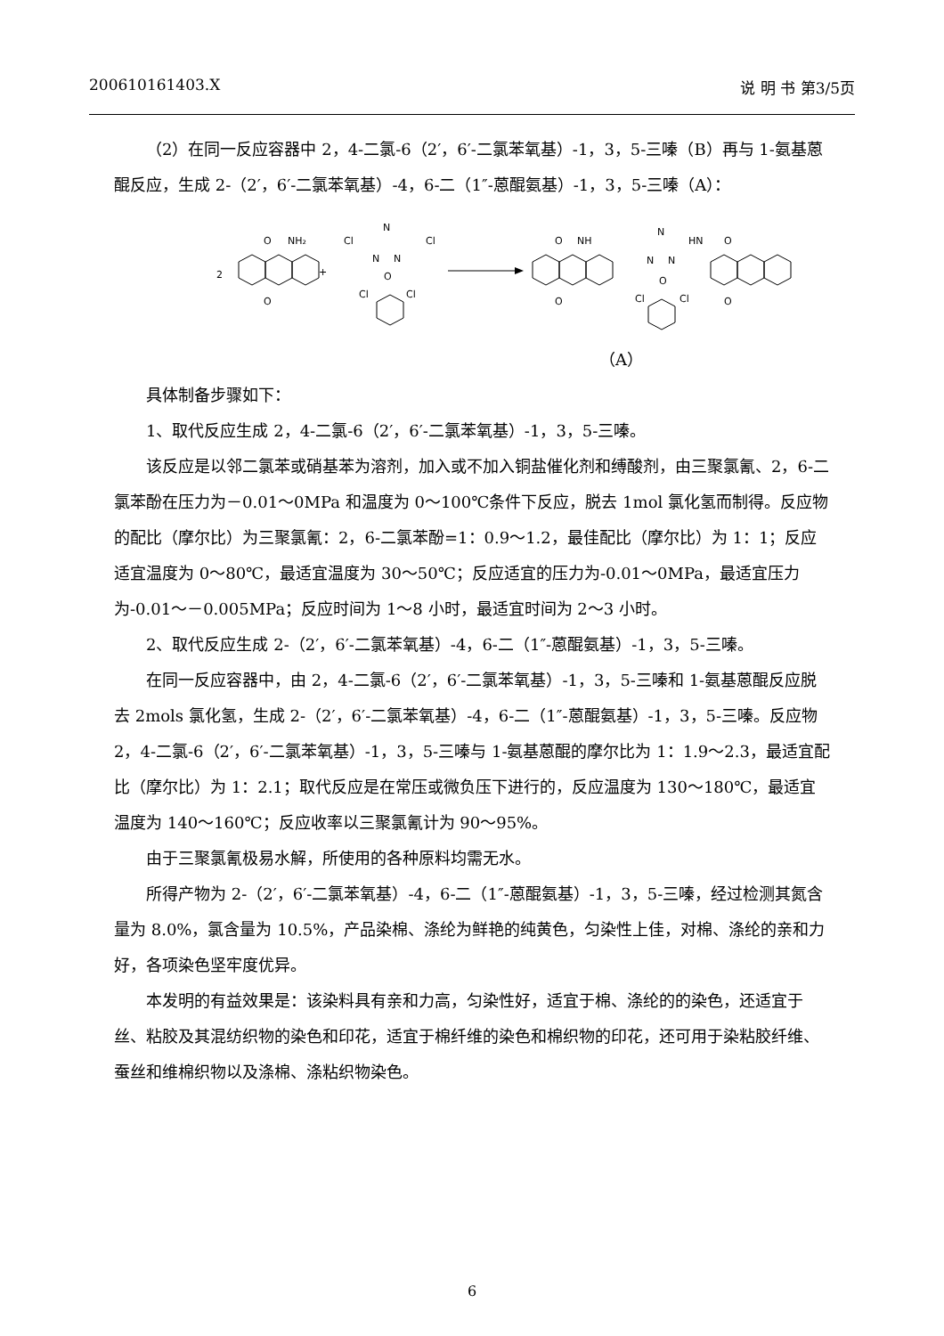200610161403.X 说 明 书 第3/5页
（2）在同一反应容器中 2，4-二氯-6（2′，6′-二氯苯氧基）-1，3，5-三嗪（B）再与 1-氨基蒽醌反应，生成 2-（2′，6′-二氯苯氧基）-4，6-二（1″-蒽醌氨基）-1，3，5-三嗪（A）：
2
O
NH₂
O
+
Cl
Cl
N
N
N
O
Cl
Cl
O
NH
O
N
N
N
HN
O
O
Cl
Cl
O
（A）
具体制备步骤如下：
1、取代反应生成 2，4-二氯-6（2′，6′-二氯苯氧基）-1，3，5-三嗪。
该反应是以邻二氯苯或硝基苯为溶剂，加入或不加入铜盐催化剂和缚酸剂，由三聚氯氰、2，6-二氯苯酚在压力为－0.01～0MPa 和温度为 0～100℃条件下反应，脱去 1mol 氯化氢而制得。反应物的配比（摩尔比）为三聚氯氰：2，6-二氯苯酚=1：0.9～1.2，最佳配比（摩尔比）为 1：1；反应适宜温度为 0～80℃，最适宜温度为 30～50℃；反应适宜的压力为-0.01～0MPa，最适宜压力为-0.01～－0.005MPa；反应时间为 1～8 小时，最适宜时间为 2～3 小时。
2、取代反应生成 2-（2′，6′-二氯苯氧基）-4，6-二（1″-蒽醌氨基）-1，3，5-三嗪。
在同一反应容器中，由 2，4-二氯-6（2′，6′-二氯苯氧基）-1，3，5-三嗪和 1-氨基蒽醌反应脱去 2mols 氯化氢，生成 2-（2′，6′-二氯苯氧基）-4，6-二（1″-蒽醌氨基）-1，3，5-三嗪。反应物 2，4-二氯-6（2′，6′-二氯苯氧基）-1，3，5-三嗪与 1-氨基蒽醌的摩尔比为 1：1.9～2.3，最适宜配比（摩尔比）为 1：2.1；取代反应是在常压或微负压下进行的，反应温度为 130～180℃，最适宜温度为 140～160℃；反应收率以三聚氯氰计为 90～95%。
由于三聚氯氰极易水解，所使用的各种原料均需无水。
所得产物为 2-（2′，6′-二氯苯氧基）-4，6-二（1″-蒽醌氨基）-1，3，5-三嗪，经过检测其氮含量为 8.0%，氯含量为 10.5%，产品染棉、涤纶为鲜艳的纯黄色，匀染性上佳，对棉、涤纶的亲和力好，各项染色坚牢度优异。
本发明的有益效果是：该染料具有亲和力高，匀染性好，适宜于棉、涤纶的的染色，还适宜于丝、粘胶及其混纺织物的染色和印花，适宜于棉纤维的染色和棉织物的印花，还可用于染粘胶纤维、蚕丝和维棉织物以及涤棉、涤粘织物染色。
6